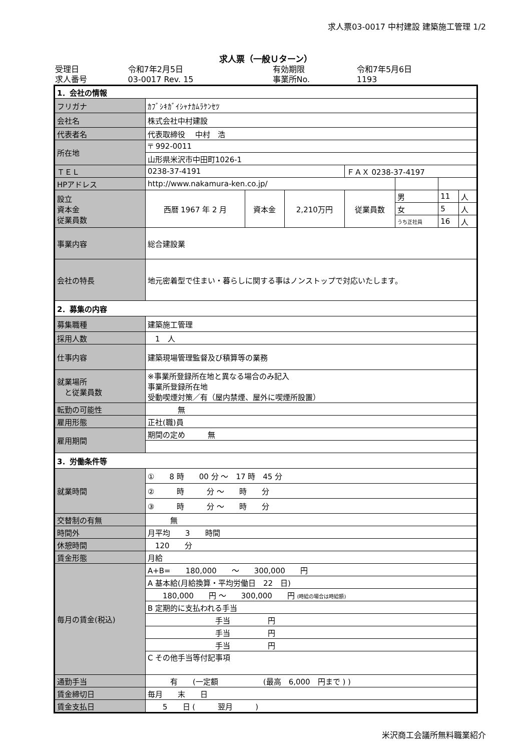求人票03-0017 中村建設 建築施工管理 1/2
求人票（一般Ｕターン）
| 受理日 | 令和7年2月5日 | 有効期限 | 令和7年5月6日 |
| 求人番号 | 03-0017 Rev. 15 | 事業所No. | 1193 |
| 1．会社の情報 | | | | | | | |
| フリガナ | ｶﾌﾞｼｷｶﾞｲｼｬﾅｶﾑﾗｹﾝｾﾂ | | | | | | |
| 会社名 | 株式会社中村建設 | | | | | | |
| 代表者名 | 代表取締役 中村 浩 | | | | | | |
| 所在地 | 〒 992-0011 | | | | | | |
| | 山形県米沢市中田町1026-1 | | | | | | |
| ＴＥＬ | 0238-37-4191 | | | ＦＡＸ 0238-37-4197 | | | |
| HPアドレス | http://www.nakamura-ken.co.jp/ | | | | | | |
| 設立 資本金 従業員数 | 西暦 1967 年 2 月 | 資本金 | 2,210万円 | 従業員数 | 男 | 11 | 人 |
| | | | | | 女 | 5 | 人 |
| | | | | | うち正社員 | 16 | 人 |
| 事業内容 | 総合建設業 | | | | | | |
| 会社の特長 | 地元密着型で住まい・暮らしに関する事はノンストップで対応いたします。 | | | | | | |
| 2．募集の内容 | | | | | | | |
| 募集職種 | 建築施工管理 | | | | | | |
| 採用人数 | 1 人 | | | | | | |
| 仕事内容 | 建築現場管理監督及び積算等の業務 | | | | | | |
| 就業場所 と従業員数 | ※事業所登録所在地と異なる場合のみ記入 事業所登録所在地 受動喫煙対策／有（屋内禁煙、屋外に喫煙所設置） | | | | | | |
| 転勤の可能性 | 無 | | | | | | |
| 雇用形態 | 正社(職)員 | | | | | | |
| 雇用期間 | 期間の定め 無 | | | | | | |
| 3．労働条件等 | | | | | | | |
| 就業時間 | ① 8 時 00 分 ～ 17 時 45 分 | | | | | | |
| | ② 時 分 ～ 時 分 | | | | | | |
| | ③ 時 分 ～ 時 分 | | | | | | |
| 交替制の有無 | 無 | | | | | | |
| 時間外 | 月平均 3 時間 | | | | | | |
| 休憩時間 | 120 分 | | | | | | |
| 賃金形態 | 月給 | | | | | | |
| 毎月の賃金(税込) | A+B= 180,000 ～ 300,000 円 | | | | | | |
| | A 基本給(月給換算・平均労働日 22 日) | | | | | | |
| | 180,000 円 ～ 300,000 円 (時給の場合は時給額) | | | | | | |
| | B 定期的に支払われる手当 | | | | | | |
| | 手当 円 | | | | | | |
| | 手当 円 | | | | | | |
| | 手当 円 | | | | | | |
| | C その他手当等付記事項 | | | | | | |
| 通勤手当 | 有 (一定額 (最高 6,000 円まで ) ) | | | | | | |
| 賃金締切日 | 毎月 末 日 | | | | | | |
| 賃金支払日 | 5 日 ( 翌月 ) | | | | | | |
米沢商工会議所無料職業紹介